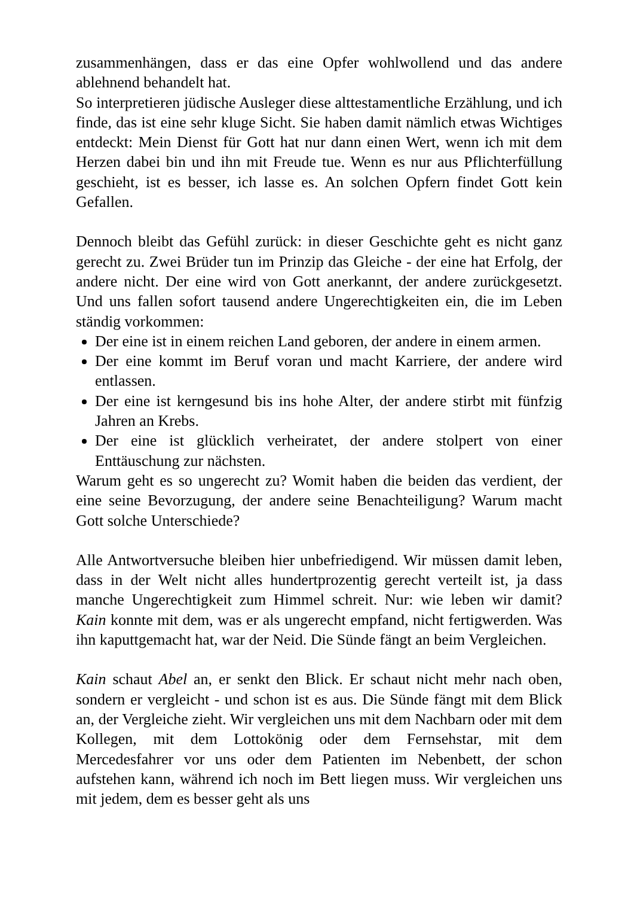zusammenhängen, dass er das eine Opfer wohlwollend und das andere ablehnend behandelt hat.
So interpretieren jüdische Ausleger diese alttestamentliche Erzählung, und ich finde, das ist eine sehr kluge Sicht. Sie haben damit nämlich etwas Wichtiges entdeckt: Mein Dienst für Gott hat nur dann einen Wert, wenn ich mit dem Herzen dabei bin und ihn mit Freude tue. Wenn es nur aus Pflichterfüllung geschieht, ist es besser, ich lasse es. An solchen Opfern findet Gott kein Gefallen.
Dennoch bleibt das Gefühl zurück: in dieser Geschichte geht es nicht ganz gerecht zu. Zwei Brüder tun im Prinzip das Gleiche - der eine hat Erfolg, der andere nicht. Der eine wird von Gott anerkannt, der andere zurückgesetzt. Und uns fallen sofort tausend andere Ungerechtigkeiten ein, die im Leben ständig vorkommen:
Der eine ist in einem reichen Land geboren, der andere in einem armen.
Der eine kommt im Beruf voran und macht Karriere, der andere wird entlassen.
Der eine ist kerngesund bis ins hohe Alter, der andere stirbt mit fünfzig Jahren an Krebs.
Der eine ist glücklich verheiratet, der andere stolpert von einer Enttäuschung zur nächsten.
Warum geht es so ungerecht zu? Womit haben die beiden das verdient, der eine seine Bevorzugung, der andere seine Benachteiligung? Warum macht Gott solche Unterschiede?
Alle Antwortversuche bleiben hier unbefriedigend. Wir müssen damit leben, dass in der Welt nicht alles hundertprozentig gerecht verteilt ist, ja dass manche Ungerechtigkeit zum Himmel schreit. Nur: wie leben wir damit? Kain konnte mit dem, was er als ungerecht empfand, nicht fertigwerden. Was ihn kaputtgemacht hat, war der Neid. Die Sünde fängt an beim Vergleichen.
Kain schaut Abel an, er senkt den Blick. Er schaut nicht mehr nach oben, sondern er vergleicht - und schon ist es aus. Die Sünde fängt mit dem Blick an, der Vergleiche zieht. Wir vergleichen uns mit dem Nachbarn oder mit dem Kollegen, mit dem Lottokönig oder dem Fernsehstar, mit dem Mercedesfahrer vor uns oder dem Patienten im Nebenbett, der schon aufstehen kann, während ich noch im Bett liegen muss. Wir vergleichen uns mit jedem, dem es besser geht als uns